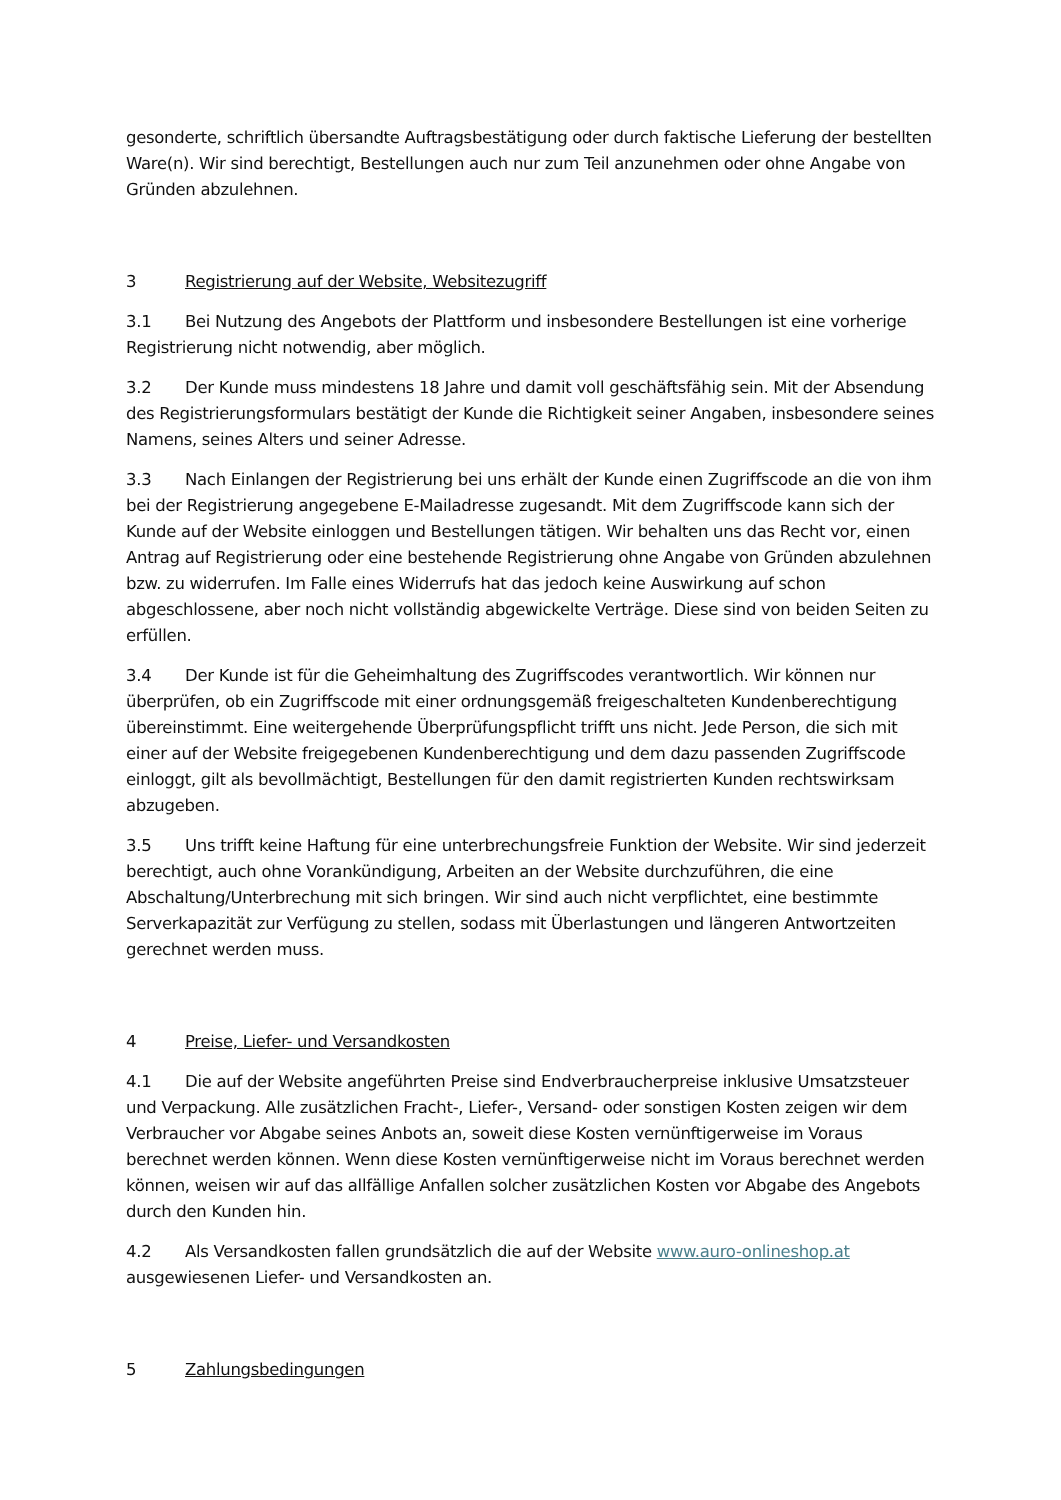gesonderte, schriftlich übersandte Auftragsbestätigung oder durch faktische Lieferung der bestellten Ware(n). Wir sind berechtigt, Bestellungen auch nur zum Teil anzunehmen oder ohne Angabe von Gründen abzulehnen.
3 Registrierung auf der Website, Websitezugriff
3.1 Bei Nutzung des Angebots der Plattform und insbesondere Bestellungen ist eine vorherige Registrierung nicht notwendig, aber möglich.
3.2 Der Kunde muss mindestens 18 Jahre und damit voll geschäftsfähig sein. Mit der Absendung des Registrierungsformulars bestätigt der Kunde die Richtigkeit seiner Angaben, insbesondere seines Namens, seines Alters und seiner Adresse.
3.3 Nach Einlangen der Registrierung bei uns erhält der Kunde einen Zugriffscode an die von ihm bei der Registrierung angegebene E-Mailadresse zugesandt. Mit dem Zugriffscode kann sich der Kunde auf der Website einloggen und Bestellungen tätigen. Wir behalten uns das Recht vor, einen Antrag auf Registrierung oder eine bestehende Registrierung ohne Angabe von Gründen abzulehnen bzw. zu widerrufen. Im Falle eines Widerrufs hat das jedoch keine Auswirkung auf schon abgeschlossene, aber noch nicht vollständig abgewickelte Verträge. Diese sind von beiden Seiten zu erfüllen.
3.4 Der Kunde ist für die Geheimhaltung des Zugriffscodes verantwortlich. Wir können nur überprüfen, ob ein Zugriffscode mit einer ordnungsgemäß freigeschalteten Kundenberechtigung übereinstimmt. Eine weitergehende Überprüfungspflicht trifft uns nicht. Jede Person, die sich mit einer auf der Website freigegebenen Kundenberechtigung und dem dazu passenden Zugriffscode einloggt, gilt als bevollmächtigt, Bestellungen für den damit registrierten Kunden rechtswirksam abzugeben.
3.5 Uns trifft keine Haftung für eine unterbrechungsfreie Funktion der Website. Wir sind jederzeit berechtigt, auch ohne Vorankündigung, Arbeiten an der Website durchzuführen, die eine Abschaltung/Unterbrechung mit sich bringen. Wir sind auch nicht verpflichtet, eine bestimmte Serverkapazität zur Verfügung zu stellen, sodass mit Überlastungen und längeren Antwortzeiten gerechnet werden muss.
4 Preise, Liefer- und Versandkosten
4.1 Die auf der Website angeführten Preise sind Endverbraucherpreise inklusive Umsatzsteuer und Verpackung. Alle zusätzlichen Fracht-, Liefer-, Versand- oder sonstigen Kosten zeigen wir dem Verbraucher vor Abgabe seines Anbots an, soweit diese Kosten vernünftigerweise im Voraus berechnet werden können. Wenn diese Kosten vernünftigerweise nicht im Voraus berechnet werden können, weisen wir auf das allfällige Anfallen solcher zusätzlichen Kosten vor Abgabe des Angebots durch den Kunden hin.
4.2 Als Versandkosten fallen grundsätzlich die auf der Website www.auro-onlineshop.at ausgewiesenen Liefer- und Versandkosten an.
5 Zahlungsbedingungen